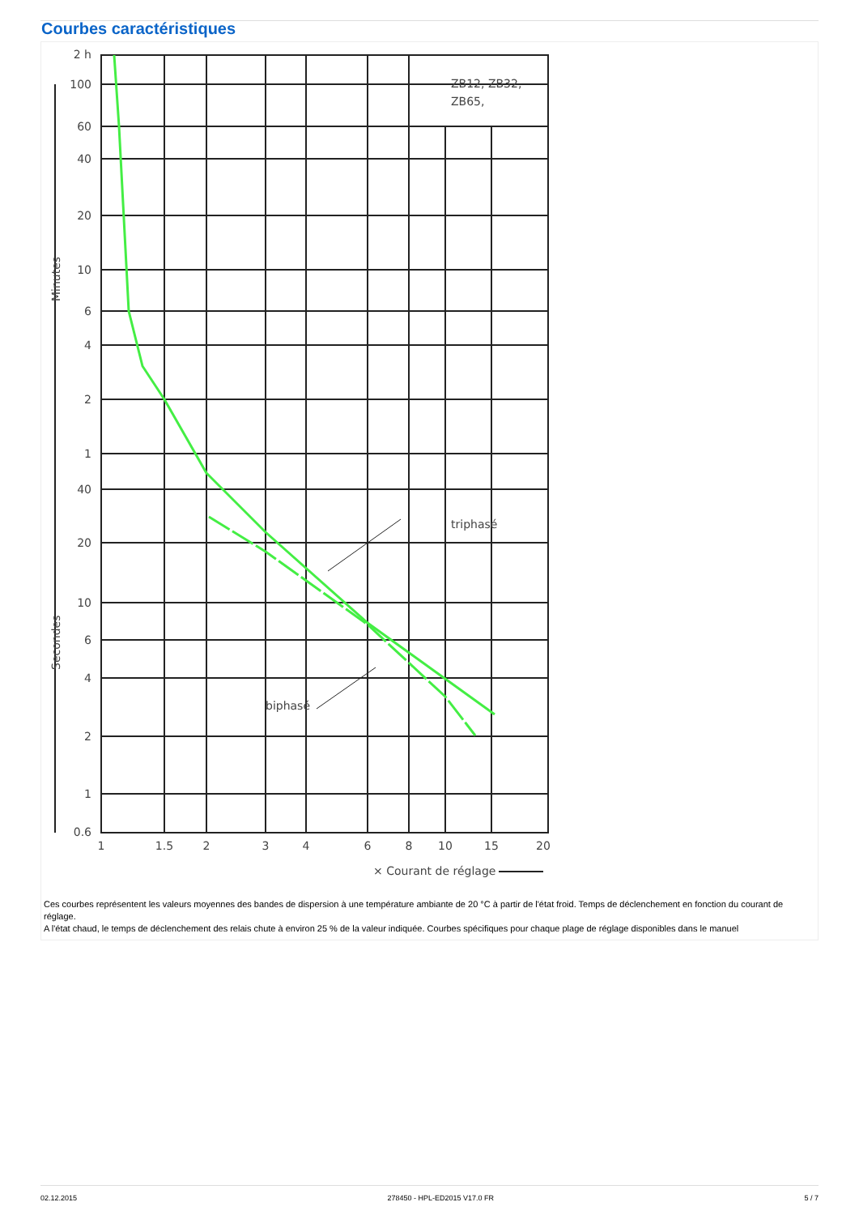Courbes caractéristiques
triphasé
biphasé
ZB12, ZB32,
ZB65,
2 h
100
60
40
20
10
6
4
2
1
40
20
10
6
4
2
1
0.6
1
1.5
2
3
4
6
8
10
15
20
× Courant de réglage
Minutes
Secondes
Ces courbes représentent les valeurs moyennes des bandes de dispersion à une température ambiante de 20 °C à partir de l'état froid. Temps de déclenchement en fonction du courant de réglage.
A l'état chaud, le temps de déclenchement des relais chute à environ 25 % de la valeur indiquée. Courbes spécifiques pour chaque plage de réglage disponibles dans le manuel
02.12.2015 278450 - HPL-ED2015 V17.0 FR 5 / 7